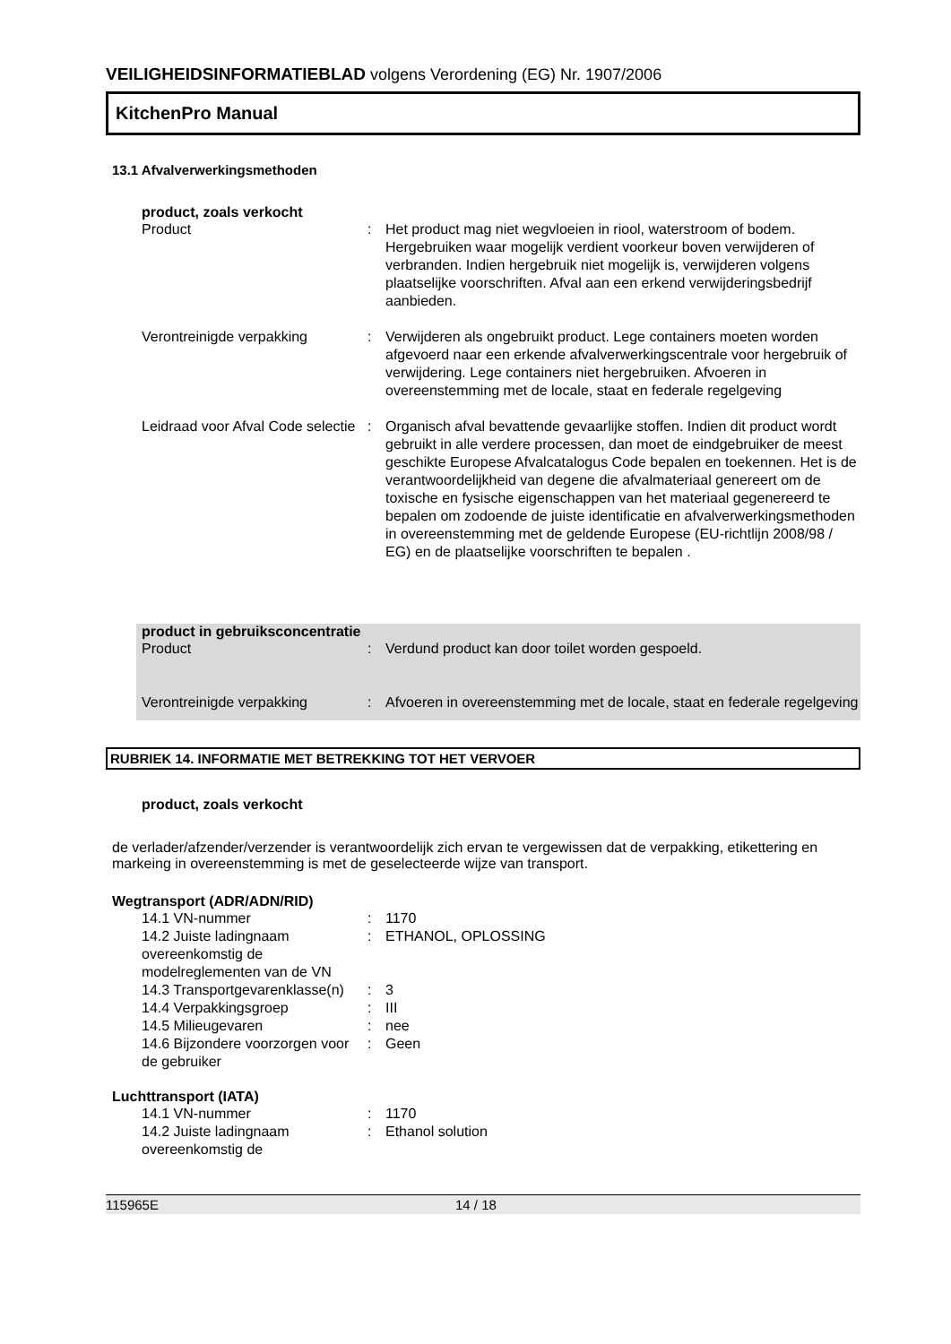VEILIGHEIDSINFORMATIEBLAD volgens Verordening (EG) Nr. 1907/2006
KitchenPro Manual
13.1 Afvalverwerkingsmethoden
product, zoals verkocht
| Product | : | Het product mag niet wegvloeien in riool, waterstroom of bodem. Hergebruiken waar mogelijk verdient voorkeur boven verwijderen of verbranden. Indien hergebruik niet mogelijk is, verwijderen volgens plaatselijke voorschriften. Afval aan een erkend verwijderingsbedrijf aanbieden. |
| Verontreinigde verpakking | : | Verwijderen als ongebruikt product. Lege containers moeten worden afgevoerd naar een erkende afvalverwerkingscentrale voor hergebruik of verwijdering. Lege containers niet hergebruiken. Afvoeren in overeenstemming met de locale, staat en federale regelgeving |
| Leidraad voor Afval Code selectie | : | Organisch afval bevattende gevaarlijke stoffen. Indien dit product wordt gebruikt in alle verdere processen, dan moet de eindgebruiker de meest geschikte Europese Afvalcatalogus Code bepalen en toekennen. Het is de verantwoordelijkheid van degene die afvalmateriaal genereert om de toxische en fysische eigenschappen van het materiaal gegenereerd te bepalen om zodoende de juiste identificatie en afvalverwerkingsmethoden in overeenstemming met de geldende Europese (EU-richtlijn 2008/98 / EG) en de plaatselijke voorschriften te bepalen . |
product in gebruiksconcentratie
| Product | : | Verdund product kan door toilet worden gespoeld. |
| Verontreinigde verpakking | : | Afvoeren in overeenstemming met de locale, staat en federale regelgeving |
RUBRIEK 14. INFORMATIE MET BETREKKING TOT HET VERVOER
product, zoals verkocht
de verlader/afzender/verzender is verantwoordelijk zich ervan te vergewissen dat de verpakking, etikettering en markeing in overeenstemming is met de geselecteerde wijze van transport.
Wegtransport (ADR/ADN/RID)
| 14.1 VN-nummer | : | 1170 |
| 14.2 Juiste ladingnaam overeenkomstig de modelreglementen van de VN | : | ETHANOL, OPLOSSING |
| 14.3 Transportgevarenklasse(n) | : | 3 |
| 14.4 Verpakkingsgroep | : | III |
| 14.5 Milieugevaren | : | nee |
| 14.6 Bijzondere voorzorgen voor de gebruiker | : | Geen |
Luchttransport (IATA)
| 14.1 VN-nummer | : | 1170 |
| 14.2 Juiste ladingnaam overeenkomstig de | : | Ethanol solution |
115965E 14 / 18